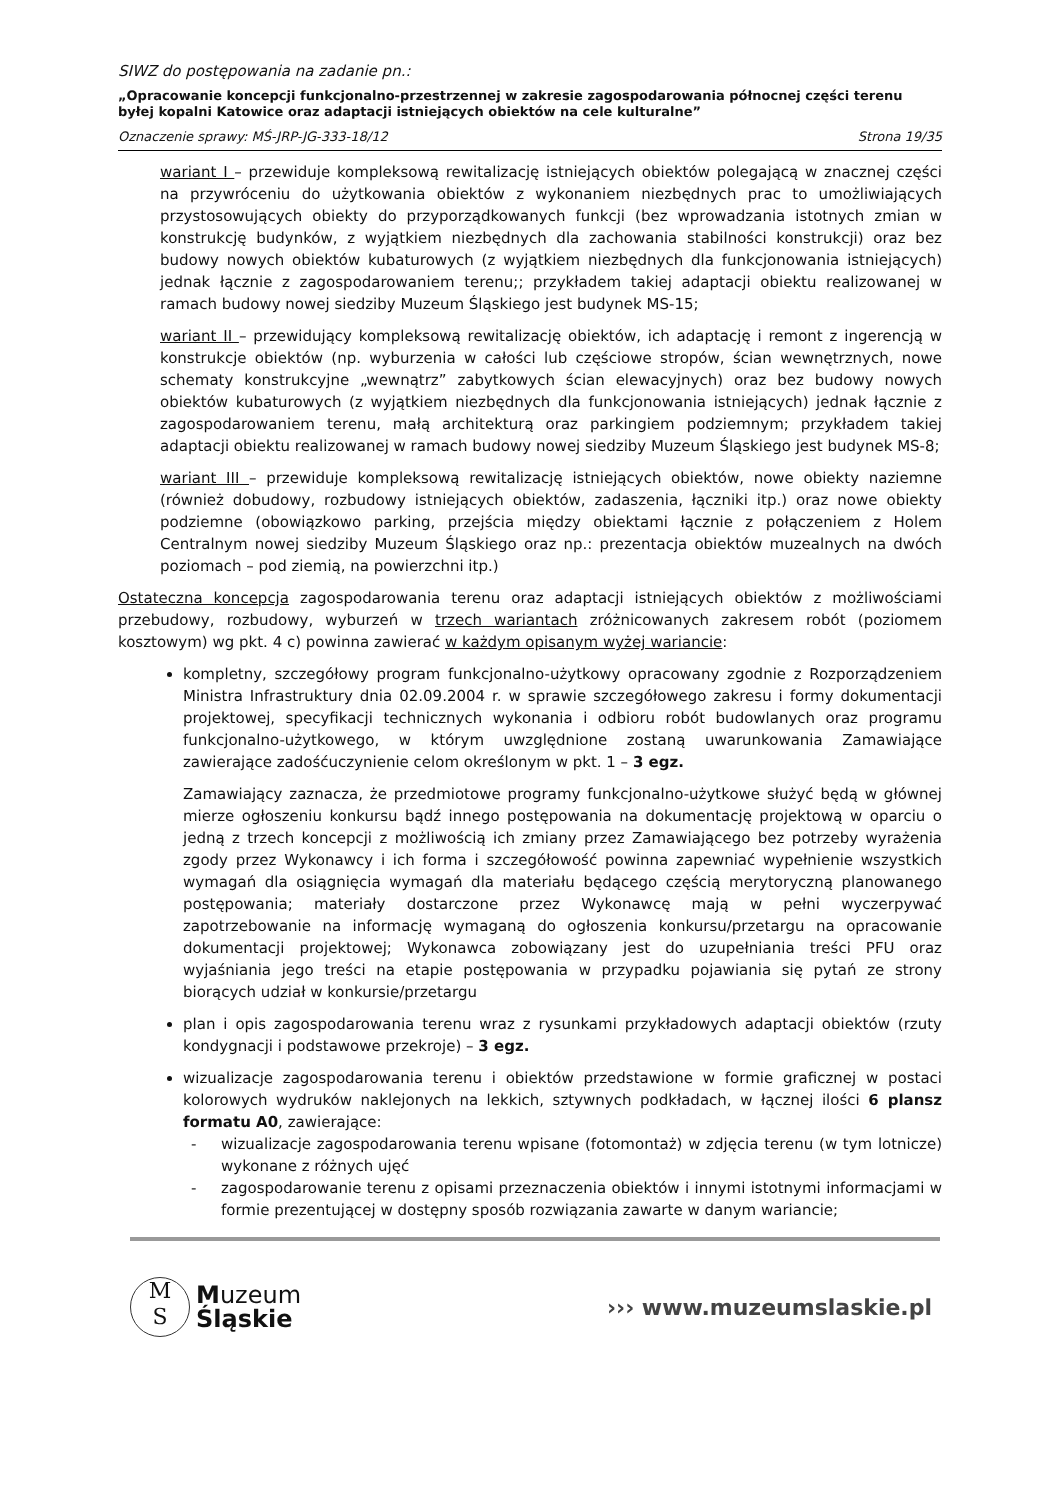SIWZ do postępowania na zadanie pn.:
„Opracowanie koncepcji funkcjonalno-przestrzennej w zakresie zagospodarowania północnej części terenu byłej kopalni Katowice oraz adaptacji istniejących obiektów na cele kulturalne”
Oznaczenie sprawy: MŚ-JRP-JG-333-18/12 Strona 19/35
wariant I – przewiduje kompleksową rewitalizację istniejących obiektów polegającą w znacznej części na przywróceniu do użytkowania obiektów z wykonaniem niezbędnych prac to umożliwiających przystosowujących obiekty do przyporządkowanych funkcji (bez wprowadzania istotnych zmian w konstrukcję budynków, z wyjątkiem niezbędnych dla zachowania stabilności konstrukcji) oraz bez budowy nowych obiektów kubaturowych (z wyjątkiem niezbędnych dla funkcjonowania istniejących) jednak łącznie z zagospodarowaniem terenu;; przykładem takiej adaptacji obiektu realizowanej w ramach budowy nowej siedziby Muzeum Śląskiego jest budynek MS-15;
wariant II – przewidujący kompleksową rewitalizację obiektów, ich adaptację i remont z ingerencją w konstrukcje obiektów (np. wyburzenia w całości lub częściowe stropów, ścian wewnętrznych, nowe schematy konstrukcyjne „wewnątrz” zabytkowych ścian elewacyjnych) oraz bez budowy nowych obiektów kubaturowych (z wyjątkiem niezbędnych dla funkcjonowania istniejących) jednak łącznie z zagospodarowaniem terenu, małą architekturą oraz parkingiem podziemnym; przykładem takiej adaptacji obiektu realizowanej w ramach budowy nowej siedziby Muzeum Śląskiego jest budynek MS-8;
wariant III – przewiduje kompleksową rewitalizację istniejących obiektów, nowe obiekty naziemne (również dobudowy, rozbudowy istniejących obiektów, zadaszenia, łączniki itp.) oraz nowe obiekty podziemne (obowiązkowo parking, przejścia między obiektami łącznie z połączeniem z Holem Centralnym nowej siedziby Muzeum Śląskiego oraz np.: prezentacja obiektów muzealnych na dwóch poziomach – pod ziemią, na powierzchni itp.)
Ostateczna koncepcja zagospodarowania terenu oraz adaptacji istniejących obiektów z możliwościami przebudowy, rozbudowy, wyburzeń w trzech wariantach zróżnicowanych zakresem robót (poziomem kosztowym) wg pkt. 4 c) powinna zawierać w każdym opisanym wyżej wariancie:
kompletny, szczegółowy program funkcjonalno-użytkowy opracowany zgodnie z Rozporządzeniem Ministra Infrastruktury dnia 02.09.2004 r. w sprawie szczegółowego zakresu i formy dokumentacji projektowej, specyfikacji technicznych wykonania i odbioru robót budowlanych oraz programu funkcjonalno-użytkowego, w którym uwzględnione zostaną uwarunkowania Zamawiające zawierające zadośćuczynienie celom określonym w pkt. 1 – 3 egz.
Zamawiający zaznacza, że przedmiotowe programy funkcjonalno-użytkowe służyć będą w głównej mierze ogłoszeniu konkursu bądź innego postępowania na dokumentację projektową w oparciu o jedną z trzech koncepcji z możliwością ich zmiany przez Zamawiającego bez potrzeby wyrażenia zgody przez Wykonawcy i ich forma i szczegółowość powinna zapewniać wypełnienie wszystkich wymagań dla osiągnięcia wymagań dla materiału będącego częścią merytoryczną planowanego postępowania; materiały dostarczone przez Wykonawcę mają w pełni wyczerpywać zapotrzebowanie na informację wymaganą do ogłoszenia konkursu/przetargu na opracowanie dokumentacji projektowej; Wykonawca zobowiązany jest do uzupełniania treści PFU oraz wyjaśniania jego treści na etapie postępowania w przypadku pojawiania się pytań ze strony biorących udział w konkursie/przetargu
plan i opis zagospodarowania terenu wraz z rysunkami przykładowych adaptacji obiektów (rzuty kondygnacji i podstawowe przekroje) – 3 egz.
wizualizacje zagospodarowania terenu i obiektów przedstawione w formie graficznej w postaci kolorowych wydruków naklejonych na lekkich, sztywnych podkładach, w łącznej ilości 6 plansz formatu A0, zawierające:
- wizualizacje zagospodarowania terenu wpisane (fotomontaż) w zdjęcia terenu (w tym lotnicze) wykonane z różnych ujęć
- zagospodarowanie terenu z opisami przeznaczenia obiektów i innymi istotnymi informacjami w formie prezentującej w dostępny sposób rozwiązania zawarte w danym wariancie;
M
S
Muzeum
Śląskie
››› www.muzeumslaskie.pl